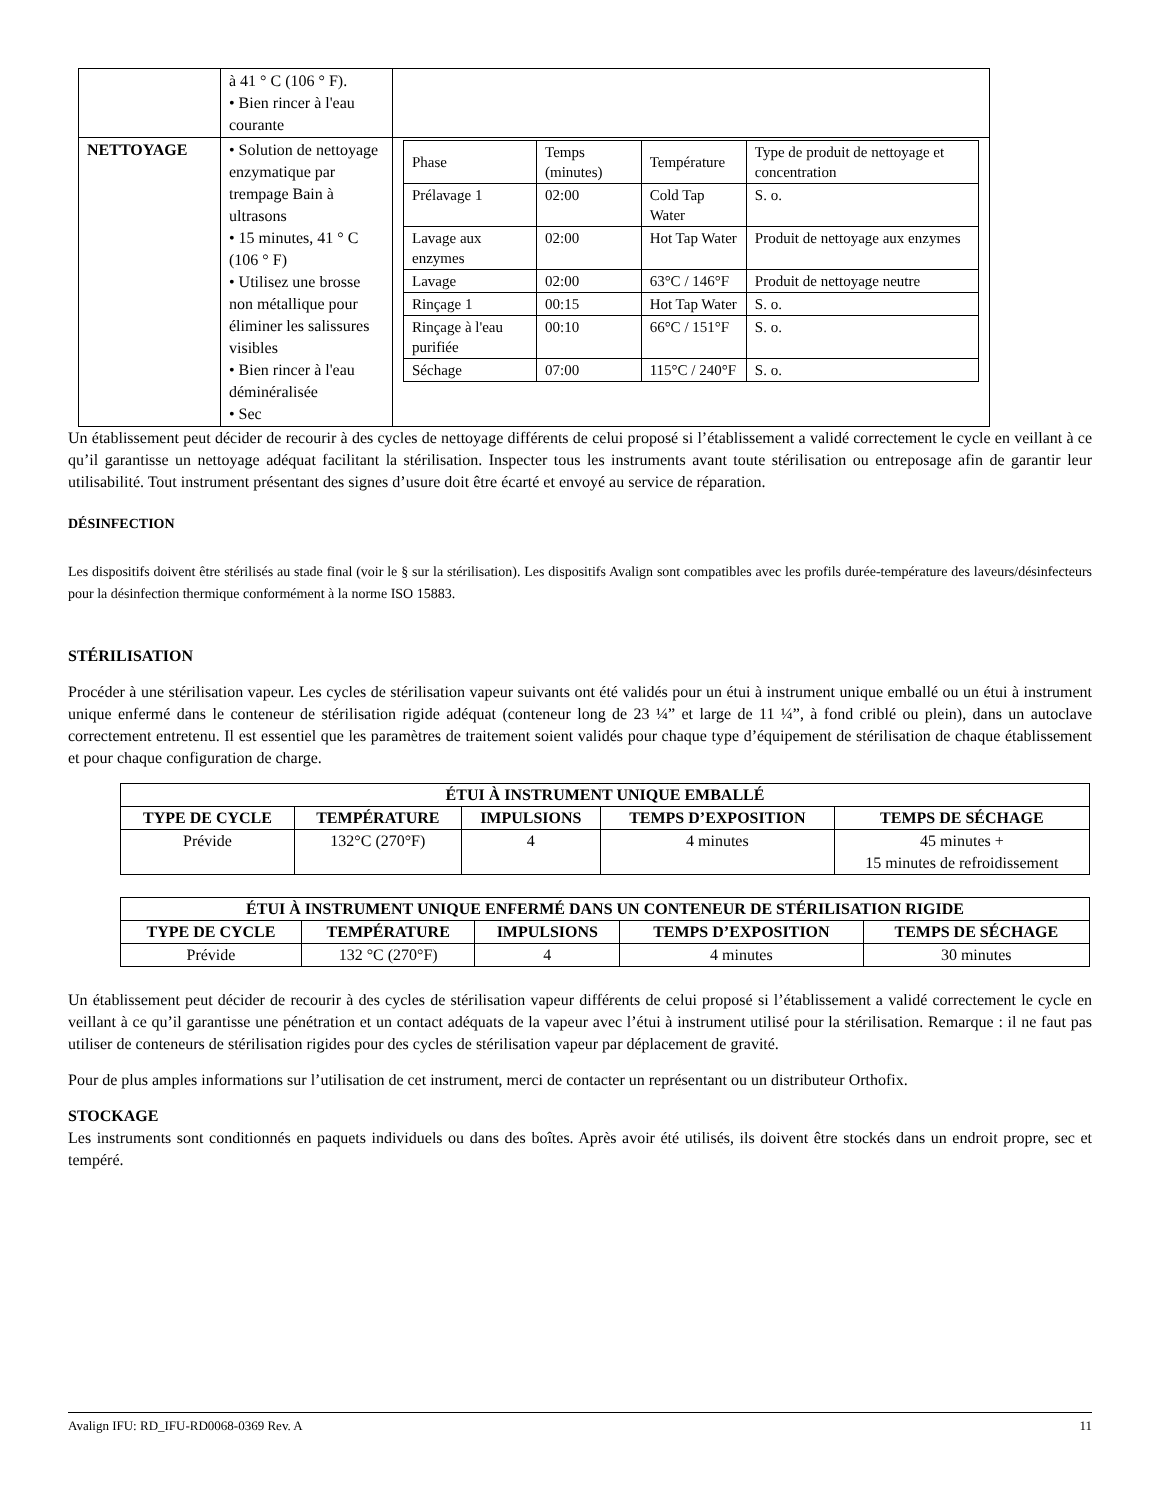| | à 41 ° C (106 ° F). • Bien rincer à l'eau courante | |
| NETTOYAGE | • Solution de nettoyage enzymatique par trempage Bain à ultrasons • 15 minutes, 41 ° C (106 ° F) • Utilisez une brosse non métallique pour éliminer les salissures visibles • Bien rincer à l'eau déminéralisée • Sec | / Phase / Temps (minutes) / Température / Type de produit de nettoyage et concentration / / Prélavage 1 / 02:00 / Cold Tap Water / S. o. / / Lavage aux enzymes / 02:00 / Hot Tap Water / Produit de nettoyage aux enzymes / / Lavage / 02:00 / 63°C / 146°F / Produit de nettoyage neutre / / Rinçage 1 / 00:15 / Hot Tap Water / S. o. / / Rinçage à l'eau purifiée / 00:10 / 66°C / 151°F / S. o. / / Séchage / 07:00 / 115°C / 240°F / S. o. / |
Un établissement peut décider de recourir à des cycles de nettoyage différents de celui proposé si l’établissement a validé correctement le cycle en veillant à ce qu’il garantisse un nettoyage adéquat facilitant la stérilisation. Inspecter tous les instruments avant toute stérilisation ou entreposage afin de garantir leur utilisabilité. Tout instrument présentant des signes d’usure doit être écarté et envoyé au service de réparation.
DÉSINFECTION
Les dispositifs doivent être stérilisés au stade final (voir le § sur la stérilisation). Les dispositifs Avalign sont compatibles avec les profils durée-température des laveurs/désinfecteurs pour la désinfection thermique conformément à la norme ISO 15883.
STÉRILISATION
Procéder à une stérilisation vapeur. Les cycles de stérilisation vapeur suivants ont été validés pour un étui à instrument unique emballé ou un étui à instrument unique enfermé dans le conteneur de stérilisation rigide adéquat (conteneur long de 23 ¼” et large de 11 ¼”, à fond criblé ou plein), dans un autoclave correctement entretenu. Il est essentiel que les paramètres de traitement soient validés pour chaque type d’équipement de stérilisation de chaque établissement et pour chaque configuration de charge.
| ÉTUI À INSTRUMENT UNIQUE EMBALLÉ | | | | |
| --- | --- | --- | --- | --- |
| TYPE DE CYCLE | TEMPÉRATURE | IMPULSIONS | TEMPS D’EXPOSITION | TEMPS DE SÉCHAGE |
| Prévide | 132°C (270°F) | 4 | 4 minutes | 45 minutes + 15 minutes de refroidissement |
| ÉTUI À INSTRUMENT UNIQUE ENFERMÉ DANS UN CONTENEUR DE STÉRILISATION RIGIDE | | | | |
| --- | --- | --- | --- | --- |
| TYPE DE CYCLE | TEMPÉRATURE | IMPULSIONS | TEMPS D’EXPOSITION | TEMPS DE SÉCHAGE |
| Prévide | 132 °C (270°F) | 4 | 4 minutes | 30 minutes |
Un établissement peut décider de recourir à des cycles de stérilisation vapeur différents de celui proposé si l’établissement a validé correctement le cycle en veillant à ce qu’il garantisse une pénétration et un contact adéquats de la vapeur avec l’étui à instrument utilisé pour la stérilisation. Remarque : il ne faut pas utiliser de conteneurs de stérilisation rigides pour des cycles de stérilisation vapeur par déplacement de gravité.
Pour de plus amples informations sur l’utilisation de cet instrument, merci de contacter un représentant ou un distributeur Orthofix.
STOCKAGE
Les instruments sont conditionnés en paquets individuels ou dans des boîtes. Après avoir été utilisés, ils doivent être stockés dans un endroit propre, sec et tempéré.
Avalign IFU: RD_IFU-RD0068-0369 Rev. A 11